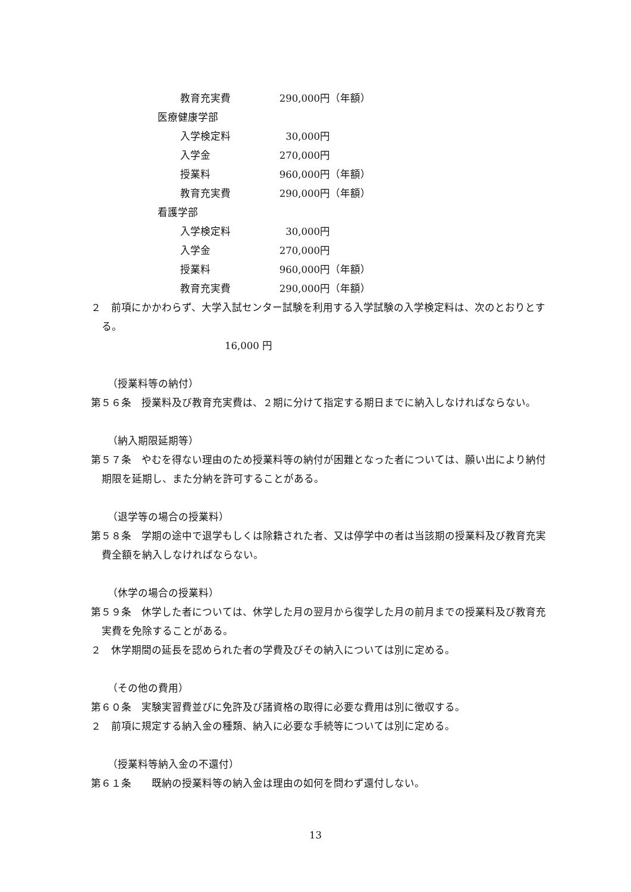教育充実費 290,000 円（年額）
医療健康学部
入学検定料 30,000 円
入学金 270,000 円
授業料 960,000 円（年額）
教育充実費 290,000 円（年額）
看護学部
入学検定料 30,000 円
入学金 270,000 円
授業料 960,000 円（年額）
教育充実費 290,000 円（年額）
２　前項にかかわらず、大学入試センター試験を利用する入学試験の入学検定料は、次のとおりとする。
16,000 円
（授業料等の納付）
第５６条　授業料及び教育充実費は、２期に分けて指定する期日までに納入しなければならない。
（納入期限延期等）
第５７条　やむを得ない理由のため授業料等の納付が困難となった者については、願い出により納付期限を延期し、また分納を許可することがある。
（退学等の場合の授業料）
第５８条　学期の途中で退学もしくは除籍された者、又は停学中の者は当該期の授業料及び教育充実費全額を納入しなければならない。
（休学の場合の授業料）
第５９条　休学した者については、休学した月の翌月から復学した月の前月までの授業料及び教育充実費を免除することがある。
２　休学期間の延長を認められた者の学費及びその納入については別に定める。
（その他の費用）
第６０条　実験実習費並びに免許及び諸資格の取得に必要な費用は別に徴収する。
２　前項に規定する納入金の種類、納入に必要な手続等については別に定める。
（授業料等納入金の不還付）
第６１条　　既納の授業料等の納入金は理由の如何を問わず還付しない。
13